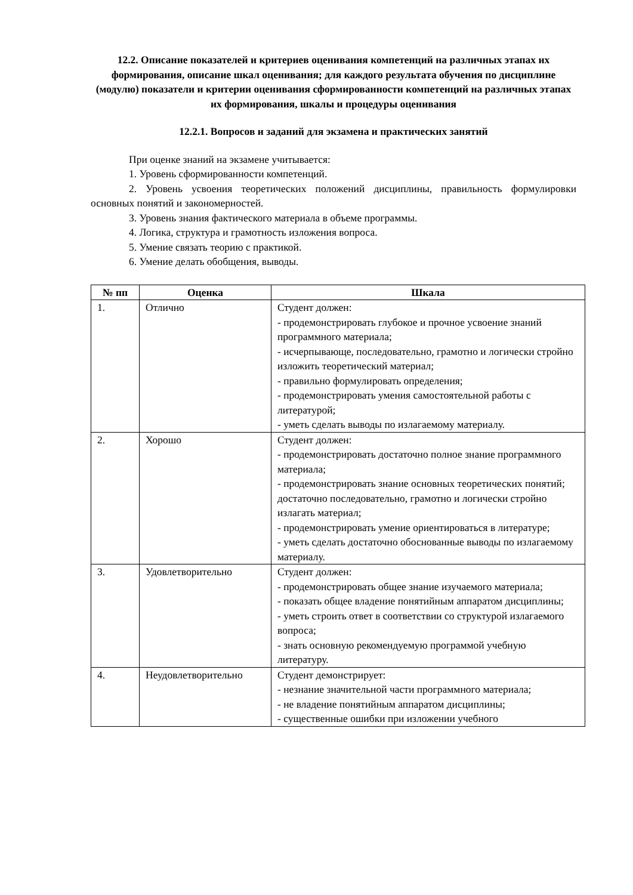12.2. Описание показателей и критериев оценивания компетенций на различных этапах их формирования, описание шкал оценивания; для каждого результата обучения по дисциплине (модулю) показатели и критерии оценивания сформированности компетенций на различных этапах их формирования, шкалы и процедуры оценивания
12.2.1. Вопросов и заданий для экзамена и практических занятий
При оценке знаний на экзамене учитывается:
1. Уровень сформированности компетенций.
2. Уровень усвоения теоретических положений дисциплины, правильность формулировки основных понятий и закономерностей.
3. Уровень знания фактического материала в объеме программы.
4. Логика, структура и грамотность изложения вопроса.
5. Умение связать теорию с практикой.
6. Умение делать обобщения, выводы.
| № пп | Оценка | Шкала |
| --- | --- | --- |
| 1. | Отлично | Студент должен: - продемонстрировать глубокое и прочное усвоение знаний программного материала; - исчерпывающе, последовательно, грамотно и логически стройно изложить теоретический материал; - правильно формулировать определения; - продемонстрировать умения самостоятельной работы с литературой; - уметь сделать выводы по излагаемому материалу. |
| 2. | Хорошо | Студент должен: - продемонстрировать достаточно полное знание программного материала; - продемонстрировать знание основных теоретических понятий; достаточно последовательно, грамотно и логически стройно излагать материал; - продемонстрировать умение ориентироваться в литературе; - уметь сделать достаточно обоснованные выводы по излагаемому материалу. |
| 3. | Удовлетворительно | Студент должен: - продемонстрировать общее знание изучаемого материала; - показать общее владение понятийным аппаратом дисциплины; - уметь строить ответ в соответствии со структурой излагаемого вопроса; - знать основную рекомендуемую программой учебную литературу. |
| 4. | Неудовлетворительно | Студент демонстрирует: - незнание значительной части программного материала; - не владение понятийным аппаратом дисциплины; - существенные ошибки при изложении учебного |